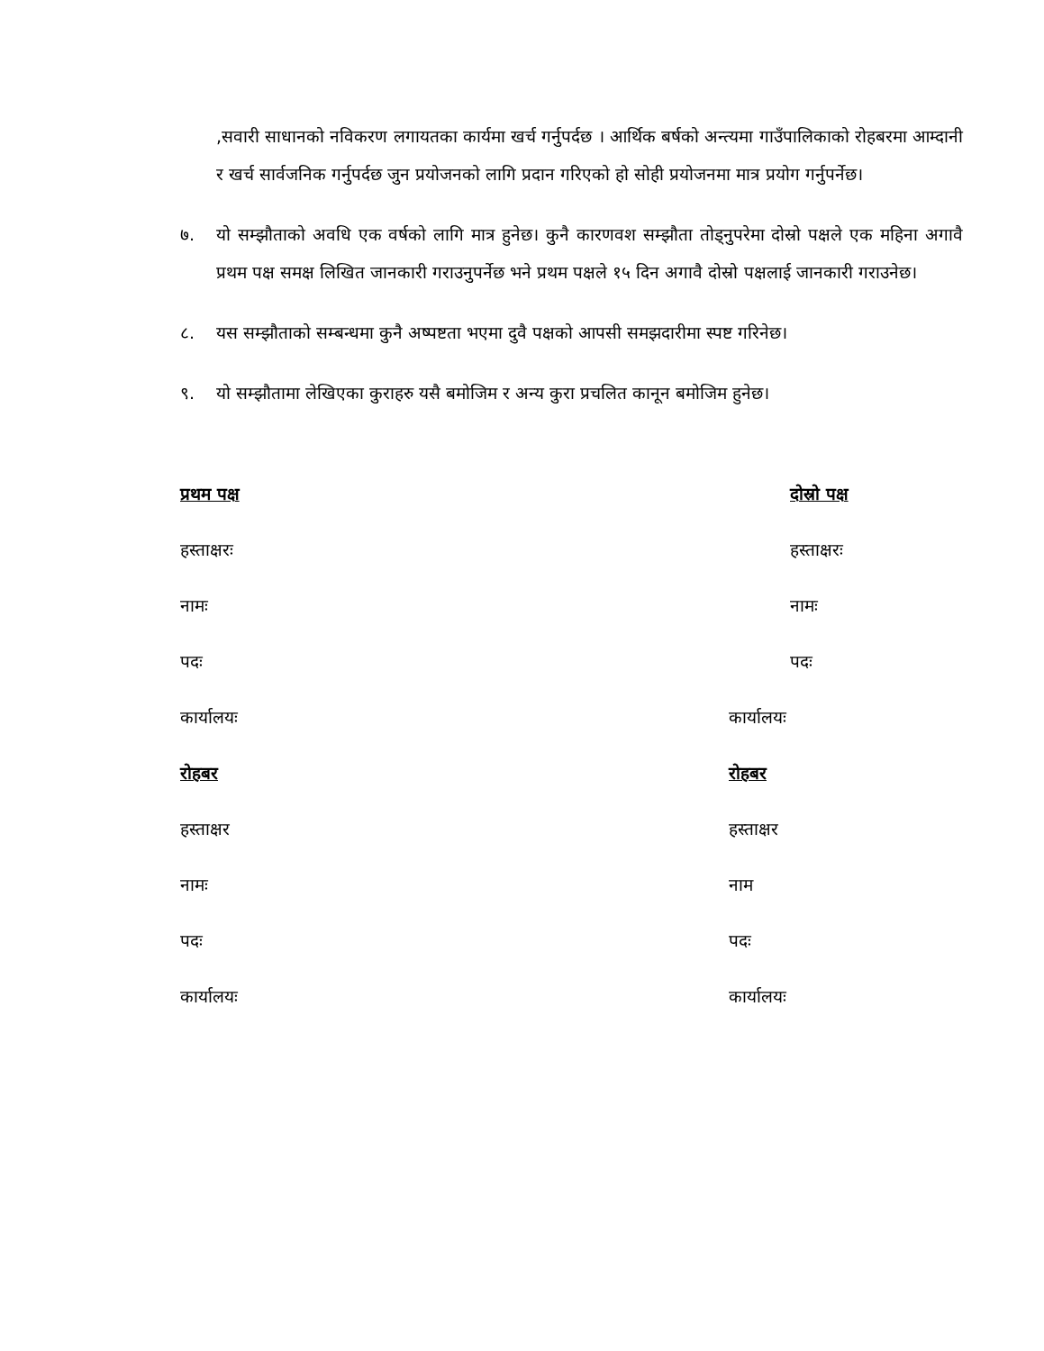,सवारी साधानको नविकरण लगायतका कार्यमा खर्च गर्नुपर्दछ । आर्थिक बर्षको अन्त्यमा गाउँपालिकाको रोहबरमा आम्दानी र खर्च सार्वजनिक गर्नुपर्दछ जुन प्रयोजनको लागि प्रदान गरिएको हो सोही प्रयोजनमा मात्र प्रयोग गर्नुपर्नेछ।
७. यो सम्झौताको अवधि एक वर्षको लागि मात्र हुनेछ। कुनै कारणवश सम्झौता तोड्नुपरेमा दोस्रो पक्षले एक महिना अगावै प्रथम पक्ष समक्ष लिखित जानकारी गराउनुपर्नेछ भने प्रथम पक्षले १५ दिन अगावै दोस्रो पक्षलाई जानकारी गराउनेछ।
८. यस सम्झौताको सम्बन्धमा कुनै अष्पष्टता भएमा दुवै पक्षको आपसी समझदारीमा स्पष्ट गरिनेछ।
९. यो सम्झौतामा लेखिएका कुराहरु यसै बमोजिम र अन्य कुरा प्रचलित कानून बमोजिम हुनेछ।
प्रथम पक्ष
हस्ताक्षरः
नामः
पदः
कार्यालयः
रोहबर
हस्ताक्षर
नामः
पदः
कार्यालयः
दोस्रो पक्ष
हस्ताक्षरः
नामः
पदः
कार्यालयः
रोहबर
हस्ताक्षर
नाम
पदः
कार्यालयः